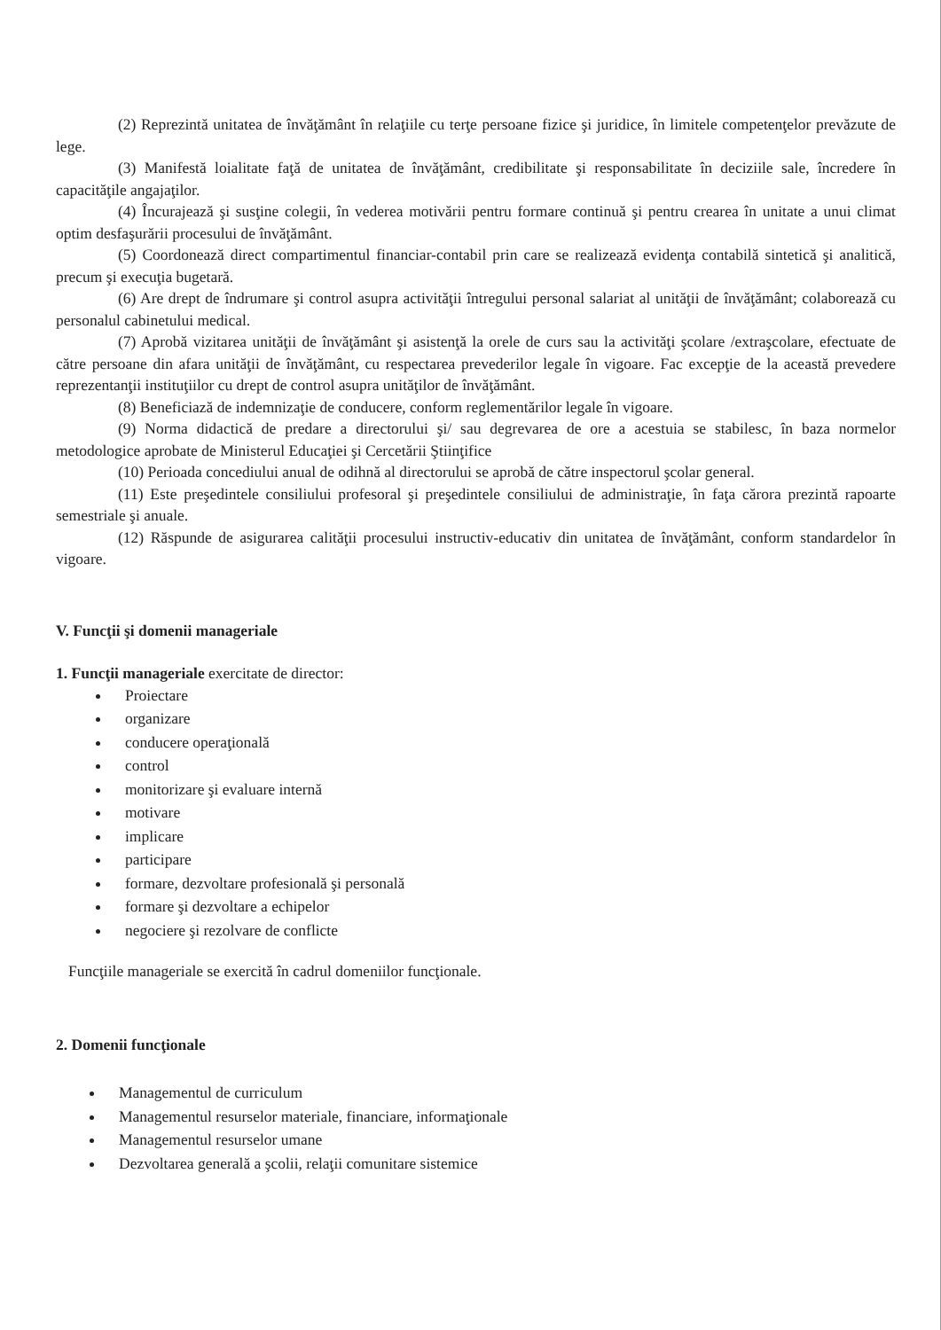(2) Reprezintă unitatea de învăţământ în relaţiile cu terţe persoane fizice şi juridice, în limitele competenţelor prevăzute de lege.
(3) Manifestă loialitate faţă de unitatea de învăţământ, credibilitate şi responsabilitate în deciziile sale, încredere în capacităţile angajaţilor.
(4) Încurajează şi susţine colegii, în vederea motivării pentru formare continuă şi pentru crearea în unitate a unui climat optim desfaşurării procesului de învăţământ.
(5) Coordonează direct compartimentul financiar-contabil prin care se realizează evidenţa contabilă sintetică şi analitică, precum şi execuţia bugetară.
(6) Are drept de îndrumare şi control asupra activităţii întregului personal salariat al unităţii de învăţământ; colaborează cu personalul cabinetului medical.
(7) Aprobă vizitarea unităţii de învăţământ şi asistenţă la orele de curs sau la activităţi şcolare /extraşcolare, efectuate de către persoane din afara unităţii de învăţământ, cu respectarea prevederilor legale în vigoare. Fac excepţie de la această prevedere reprezentanţii instituţiilor cu drept de control asupra unităţilor de învăţământ.
(8) Beneficiază de indemnizaţie de conducere, conform reglementărilor legale în vigoare.
(9) Norma didactică de predare a directorului şi/ sau degrevarea de ore a acestuia se stabilesc, în baza normelor metodologice aprobate de Ministerul Educaţiei şi Cercetării Ştiinţifice
(10) Perioada concediului anual de odihnă al directorului se aprobă de către inspectorul şcolar general.
(11) Este preşedintele consiliului profesoral şi preşedintele consiliului de administraţie, în faţa cărora prezintă rapoarte semestriale şi anuale.
(12) Răspunde de asigurarea calităţii procesului instructiv-educativ din unitatea de învăţământ, conform standardelor în vigoare.
V. Funcţii şi domenii manageriale
1. Funcţii manageriale exercitate de director:
Proiectare
organizare
conducere operaţională
control
monitorizare şi evaluare internă
motivare
implicare
participare
formare, dezvoltare profesională şi personală
formare şi dezvoltare a echipelor
negociere şi rezolvare de conflicte
Funcţiile manageriale se exercită în cadrul domeniilor funcţionale.
2. Domenii funcţionale
Managementul de curriculum
Managementul resurselor materiale, financiare, informaţionale
Managementul resurselor umane
Dezvoltarea generală a şcolii, relaţii comunitare sistemice